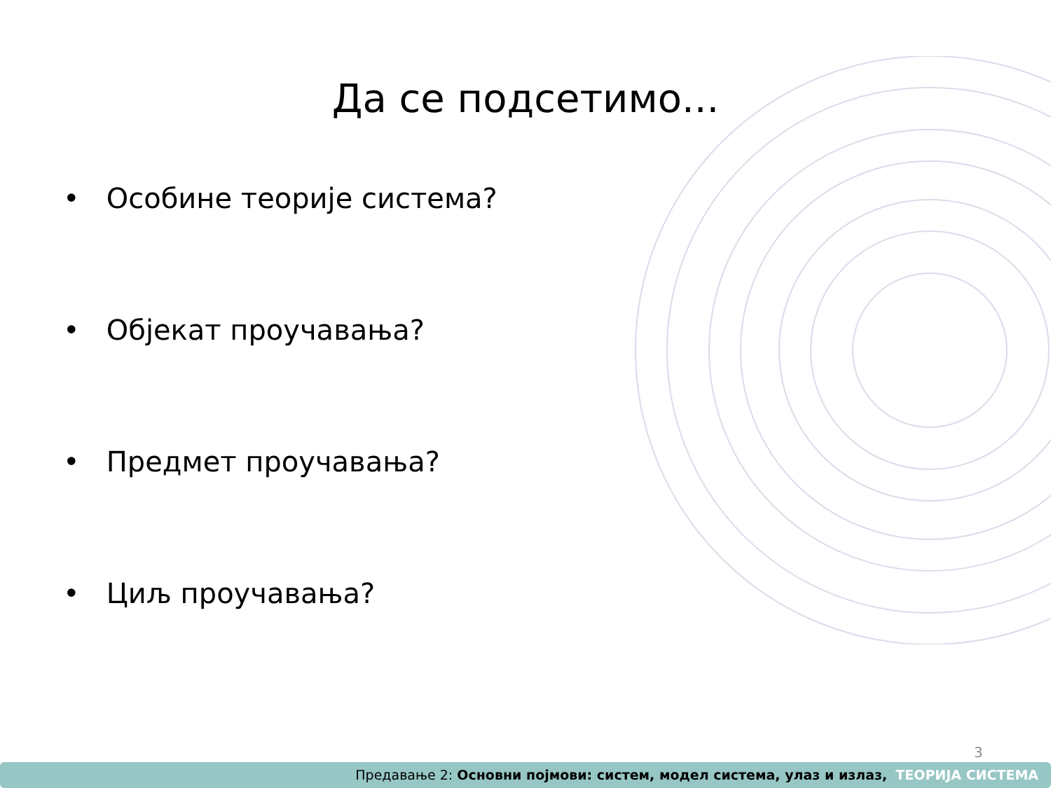Да се подсетимо...
• Особине теорије система?
• Објекат проучавања?
• Предмет проучавања?
• Циљ проучавања?
3
Предавање 2: Основни појмови: систем, модел система, улаз и излаз, ТЕОРИЈА СИСТЕМА